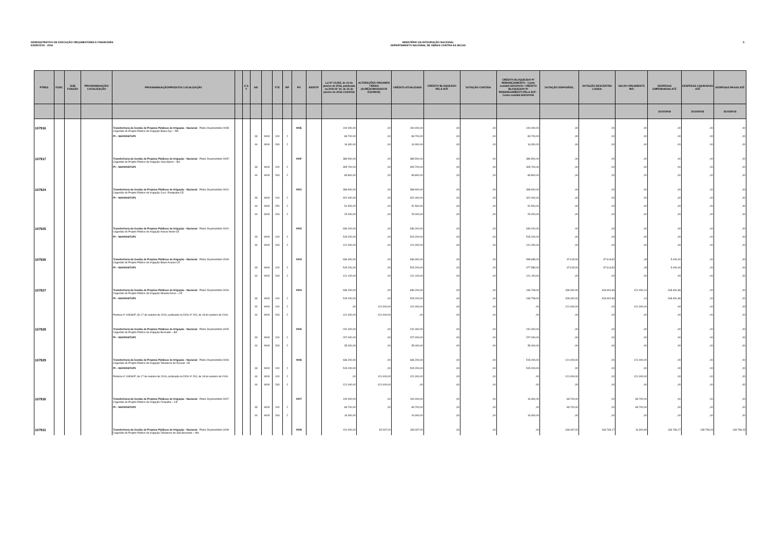DEMONSTRATIVO DE EXECUÇÃO ORÇAMENTÁRIA E FINANCEIRA
EXERCÍCIO - 2016
MINISTÉRIO DA INTEGRAÇÃO NACIONAL
DEPARTAMENTO NACIONAL DE OBRAS CONTRA AS SECAS
5
| PTRES | FUNC | SUB FUNÇÃO | PROGRAMA/AÇÃO/ LOCALIZAÇÃO | PROGRAMA/AÇÃO/PRODUTO/ LOCALIZAÇÃO | | E S F | ND | | FTE | RP | PO | IDENTIF | Lei Nº 13.255, de 14 de janeiro de 2016, publicada no DOU Nº 10, de 15 de janeiro de 2016 LOA/2016 | ALTERAÇÕES ORÇAMEN TÁRIAS (ACRÉSCIMOS/DECR ÉSCIMOS) | CRÉDITO ATUALIZADO | CRÉDITO BLOQUEADO PELA SOF | DOTAÇÃO CONTIDA | CRÉDITO BLOQUEADO P/ REMANEJAMENTO - Conta contábil 622120101 / CRÉDITO BLOQUEADO P/ REMANEJAMENTO PELA SOF -Conta contábil 622120106 | DOTAÇÃO DISPONÍVEL | DOTAÇÃO DESCENTRA LIZADA | SALDO ORÇAMENTÁ RIO | DESPESAS EMPENHADAS ATÉ | DESPESAS LIQUIDADAS ATÉ | DESPESAS PAGAS ATÉ |
| --- | --- | --- | --- | --- | --- | --- | --- | --- | --- | --- | --- | --- | --- | --- | --- | --- | --- | --- | --- | --- | --- | --- | --- | --- |
| | | | | | | | | | | | | | | | | | | | | | | 31/10/2016 | 31/10/2016 | 31/10/2016 |
| 107916 | | | | Transferência da Gestão de Projetos Públicos de Irrigação - Nacional - Plano Orçamentário 000E- Cogestão do Projeto Público de Irrigação Baixo Açu – RN | | | | | | | 000E | | 100.000,00 | ,00 | 100.000,00 | ,00 | ,00 | 100.000,00 | ,00 | ,00 | ,00 | ,00 | ,00 | ,00 |
| | | | | PI – NA0000ATGP1 | | | 33 | 9000 | 100 | 2 | | | 83.700,00 | ,00 | 83.700,00 | ,00 | ,00 | 83.700,00 | ,00 | ,00 | ,00 | ,00 | ,00 | ,00 |
| | | | | | | | 44 | 9000 | 263 | 2 | | | 16.300,00 | ,00 | 16.300,00 | ,00 | ,00 | 16.300,00 | ,00 | ,00 | ,00 | ,00 | ,00 | ,00 |
| 107917 | | | | Transferência da Gestão de Projetos Públicos de Irrigação - Nacional - Plano Orçamentário 000F- Cogestão do Projeto Público de Irrigação Vaza-Barris – BA | | | | | | | 000F | | 389.500,00 | ,00 | 389.500,00 | ,00 | ,00 | 389.500,00 | ,00 | ,00 | ,00 | ,00 | ,00 | ,00 |
| | | | | PI – NA0000ATGP1 | | | 33 | 9000 | 100 | 2 | | | 305.700,00 | ,00 | 305.700,00 | ,00 | ,00 | 305.700,00 | ,00 | ,00 | ,00 | ,00 | ,00 | ,00 |
| | | | | | | | 44 | 9000 | 263 | 2 | | | 83.800,00 | ,00 | 83.800,00 | ,00 | ,00 | 83.800,00 | ,00 | ,00 | ,00 | ,00 | ,00 | ,00 |
| 107924 | | | | Transferência da Gestão de Projetos Públicos de Irrigação - Nacional - Plano Orçamentário 0001- Cogestão do Projeto Público de Irrigação Curu -Paraipaba-CE | | | | | | | 0001 | | 398.900,00 | ,00 | 398.900,00 | ,00 | ,00 | 398.900,00 | ,00 | ,00 | ,00 | ,00 | ,00 | ,00 |
| | | | | PI – NA0000ATGP1 | | | 33 | 9000 | 100 | 2 | | | 322.400,00 | ,00 | 322.400,00 | ,00 | ,00 | 322.400,00 | ,00 | ,00 | ,00 | ,00 | ,00 | ,00 |
| | | | | | | | 44 | 9000 | 250 | 2 | | | 51.500,00 | ,00 | 51.500,00 | ,00 | ,00 | 51.500,00 | ,00 | ,00 | ,00 | ,00 | ,00 | ,00 |
| | | | | | | | 44 | 9000 | 263 | 2 | | | 25.000,00 | ,00 | 25.000,00 | ,00 | ,00 | 25.000,00 | ,00 | ,00 | ,00 | ,00 | ,00 | ,00 |
| 107925 | | | | Transferência da Gestão de Projetos Públicos de Irrigação - Nacional - Plano Orçamentário 0002- Cogestão do Projeto Público de Irrigação Araras Norte-CE | | | | | | | 0002 | | 636.200,00 | ,00 | 636.200,00 | ,00 | ,00 | 636.200,00 | ,00 | ,00 | ,00 | ,00 | ,00 | ,00 |
| | | | | PI – NA0000ATGP1 | | | 33 | 9000 | 100 | 2 | | | 515.200,00 | ,00 | 515.200,00 | ,00 | ,00 | 515.200,00 | ,00 | ,00 | ,00 | ,00 | ,00 | ,00 |
| | | | | | | | 44 | 9000 | 263 | 2 | | | 121.000,00 | ,00 | 121.000,00 | ,00 | ,00 | 121.000,00 | ,00 | ,00 | ,00 | ,00 | ,00 | ,00 |
| 107926 | | | | Transferência da Gestão de Projetos Públicos de Irrigação - Nacional - Plano Orçamentário 0003- Cogestão do Projeto Público de Irrigação Baixo Acaraú-CE | | | | | | | 0003 | | 636.300,00 | ,00 | 636.300,00 | ,00 | ,00 | 598.685,00 | 37.615,00 | 37.614,82 | ,18 | 5.000,00 | ,00 | ,00 |
| | | | | PI – NA0000ATGP1 | | | 33 | 9000 | 100 | 2 | | | 515.200,00 | ,00 | 515.200,00 | ,00 | ,00 | 477.585,00 | 37.615,00 | 37.614,82 | ,18 | 5.000,00 | ,00 | ,00 |
| | | | | | | | 44 | 9000 | 263 | 2 | | | 121.100,00 | ,00 | 121.100,00 | ,00 | ,00 | 121.100,00 | ,00 | ,00 | ,00 | ,00 | ,00 | ,00 |
| 107927 | | | | Transferência da Gestão de Projetos Públicos de Irrigação - Nacional - Plano Orçamentário 0004- Cogestão do Projeto Público de Irrigação Morada Nova – CE | | | | | | | 0004 | | 636.200,00 | ,00 | 636.200,00 | ,00 | ,00 | 196.708,00 | 439.492,00 | 318.491,86 | 121.000,14 | 318.491,86 | ,00 | ,00 |
| | | | | PI – NA0000ATGP1 | | | 33 | 9000 | 100 | 2 | | | 515.200,00 | ,00 | 515.200,00 | ,00 | ,00 | 196.708,00 | 318.492,00 | 318.491,86 | ,14 | 318.491,86 | ,00 | ,00 |
| | | | | | | | 44 | 9000 | 100 | 2 | | | ,00 | 121.000,00 | 121.000,00 | ,00 | ,00 | ,00 | 121.000,00 | ,00 | 121.000,00 | ,00 | ,00 | ,00 |
| | | | | Portaria nº 108/SOF, de 17 de outubro de 2016, publicada no DOU nº 200, de 18 de outubro de 2016. | | | 44 | 9000 | 263 | 2 | | | 121.000,00 | -121.000,00 | ,00 | ,00 | ,00 | ,00 | ,00 | ,00 | ,00 | ,00 | ,00 | ,00 |
| 107928 | | | | Transferência da Gestão de Projetos Públicos de Irrigação - Nacional - Plano Orçamentário 0005- Cogestão do Projeto Público de Irrigação Brumado – BA | | | | | | | 0005 | | 242.400,00 | ,00 | 242.400,00 | ,00 | ,00 | 242.400,00 | ,00 | ,00 | ,00 | ,00 | ,00 | ,00 |
| | | | | PI – NA0000ATGP1 | | | 33 | 9000 | 100 | 2 | | | 207.000,00 | ,00 | 207.000,00 | ,00 | ,00 | 207.000,00 | ,00 | ,00 | ,00 | ,00 | ,00 | ,00 |
| | | | | | | | 44 | 9000 | 263 | 2 | | | 35.400,00 | ,00 | 35.400,00 | ,00 | ,00 | 35.400,00 | ,00 | ,00 | ,00 | ,00 | ,00 | ,00 |
| 107929 | | | | Transferência da Gestão de Projetos Públicos de Irrigação - Nacional - Plano Orçamentário 0006- Cogestão do Projeto Público de Irrigação Tabuleiros de Russas -CE | | | | | | | 0006 | | 636.200,00 | ,00 | 636.200,00 | ,00 | ,00 | 515.200,00 | 121.000,00 | ,00 | 121.000,00 | ,00 | ,00 | ,00 |
| | | | | PI – NA0000ATGP1 | | | 33 | 9000 | 100 | 2 | | | 515.200,00 | ,00 | 515.200,00 | ,00 | ,00 | 515.200,00 | ,00 | ,00 | ,00 | ,00 | ,00 | ,00 |
| | | | | Portaria nº 108/SOF, de 17 de outubro de 2016, publicada no DOU nº 200, de 18 de outubro de 2016. | | | 44 | 9000 | 100 | 2 | | | ,00 | 121.000,00 | 121.000,00 | ,00 | ,00 | ,00 | 121.000,00 | ,00 | 121.000,00 | ,00 | ,00 | ,00 |
| | | | | | | | 44 | 9000 | 263 | 2 | | | 121.000,00 | -121.000,00 | ,00 | ,00 | ,00 | ,00 | ,00 | ,00 | ,00 | ,00 | ,00 | ,00 |
| 107930 | | | | Transferência da Gestão de Projetos Públicos de Irrigação - Nacional - Plano Orçamentário 0007- Cogestão do Projeto Público de Irrigação Forquilha – CE | | | | | | | 0007 | | 100.000,00 | ,00 | 100.000,00 | ,00 | ,00 | 16.300,00 | 83.700,00 | ,00 | 83.700,00 | ,00 | ,00 | ,00 |
| | | | | PI – NA0000ATGP1 | | | 33 | 9000 | 100 | 2 | | | 83.700,00 | ,00 | 83.700,00 | ,00 | ,00 | ,00 | 83.700,00 | ,00 | 83.700,00 | ,00 | ,00 | ,00 |
| | | | | | | | 44 | 9000 | 263 | 2 | | | 16.300,00 | | 16.300,00 | ,00 | ,00 | 16.300,00 | ,00 | ,00 | ,00 | ,00 | ,00 | ,00 |
| 107931 | | | | Transferência da Gestão de Projetos Públicos de Irrigação - Nacional - Plano Orçamentário 0008- Cogestão do Projeto Público de Irrigação Tabuleiros de São Bernardo – MA | | | | | | | 0008 | | 101.000,00 | 82.067,00 | 183.067,00 | ,00 | ,00 | ,00 | 183.067,00 | 166.766,17 | 16.300,83 | 166.766,17 | 148.796,03 | 148.796,03 |